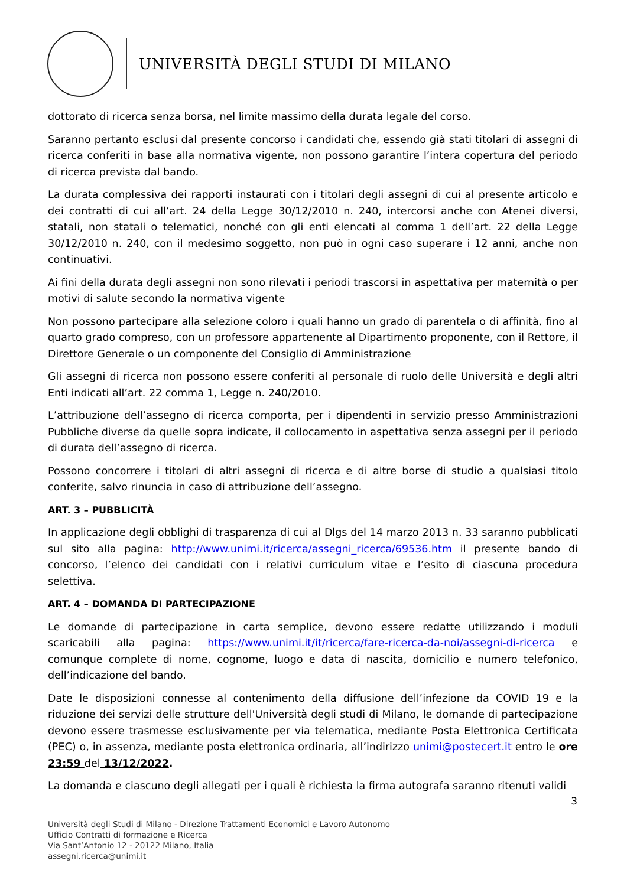UNIVERSITÀ DEGLI STUDI DI MILANO
dottorato di ricerca senza borsa, nel limite massimo della durata legale del corso.
Saranno pertanto esclusi dal presente concorso i candidati che, essendo già stati titolari di assegni di ricerca conferiti in base alla normativa vigente, non possono garantire l’intera copertura del periodo di ricerca prevista dal bando.
La durata complessiva dei rapporti instaurati con i titolari degli assegni di cui al presente articolo e dei contratti di cui all’art. 24 della Legge 30/12/2010 n. 240, intercorsi anche con Atenei diversi, statali, non statali o telematici, nonché con gli enti elencati al comma 1 dell’art. 22 della Legge 30/12/2010 n. 240, con il medesimo soggetto, non può in ogni caso superare i 12 anni, anche non continuativi.
Ai fini della durata degli assegni non sono rilevati i periodi trascorsi in aspettativa per maternità o per motivi di salute secondo la normativa vigente
Non possono partecipare alla selezione coloro i quali hanno un grado di parentela o di affinità, fino al quarto grado compreso, con un professore appartenente al Dipartimento proponente, con il Rettore, il Direttore Generale o un componente del Consiglio di Amministrazione
Gli assegni di ricerca non possono essere conferiti al personale di ruolo delle Università e degli altri Enti indicati all’art. 22 comma 1, Legge n. 240/2010.
L’attribuzione dell’assegno di ricerca comporta, per i dipendenti in servizio presso Amministrazioni Pubbliche diverse da quelle sopra indicate, il collocamento in aspettativa senza assegni per il periodo di durata dell’assegno di ricerca.
Possono concorrere i titolari di altri assegni di ricerca e di altre borse di studio a qualsiasi titolo conferite, salvo rinuncia in caso di attribuzione dell’assegno.
ART. 3 – PUBBLICITÀ
In applicazione degli obblighi di trasparenza di cui al Dlgs del 14 marzo 2013 n. 33 saranno pubblicati sul sito alla pagina: http://www.unimi.it/ricerca/assegni_ricerca/69536.htm il presente bando di concorso, l’elenco dei candidati con i relativi curriculum vitae e l’esito di ciascuna procedura selettiva.
ART. 4 – DOMANDA DI PARTECIPAZIONE
Le domande di partecipazione in carta semplice, devono essere redatte utilizzando i moduli scaricabili alla pagina: https://www.unimi.it/it/ricerca/fare-ricerca-da-noi/assegni-di-ricerca e comunque complete di nome, cognome, luogo e data di nascita, domicilio e numero telefonico, dell’indicazione del bando.
Date le disposizioni connesse al contenimento della diffusione dell’infezione da COVID 19 e la riduzione dei servizi delle strutture dell'Università degli studi di Milano, le domande di partecipazione devono essere trasmesse esclusivamente per via telematica, mediante Posta Elettronica Certificata (PEC) o, in assenza, mediante posta elettronica ordinaria, all’indirizzo unimi@postecert.it entro le ore 23:59 del 13/12/2022.
La domanda e ciascuno degli allegati per i quali è richiesta la firma autografa saranno ritenuti validi
3
Università degli Studi di Milano - Direzione Trattamenti Economici e Lavoro Autonomo
Ufficio Contratti di formazione e Ricerca
Via Sant’Antonio 12 - 20122 Milano, Italia
assegni.ricerca@unimi.it